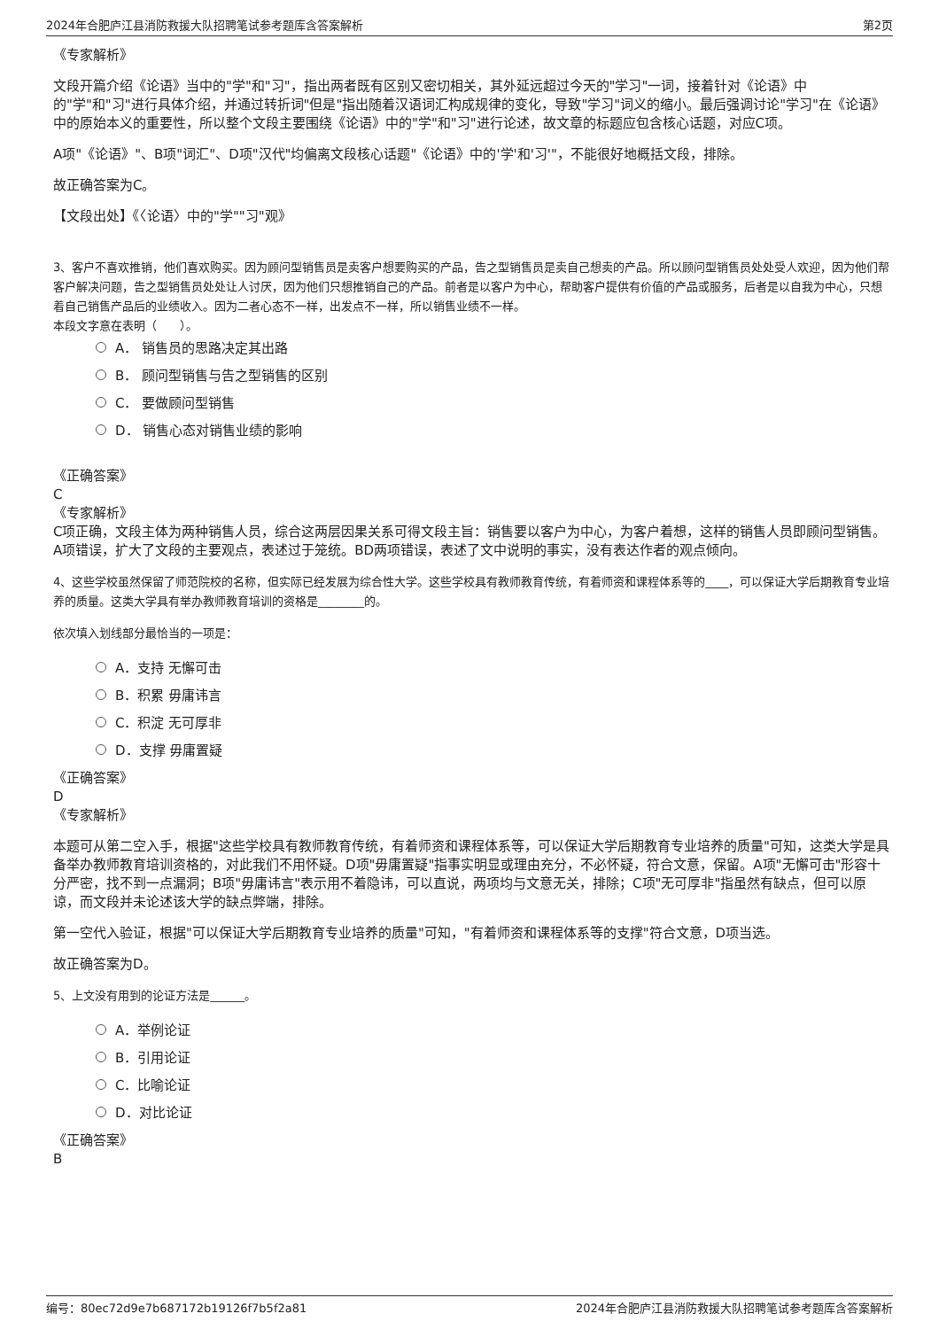2024年合肥庐江县消防救援大队招聘笔试参考题库含答案解析 第2页
《专家解析》
文段开篇介绍《论语》当中的"学"和"习"，指出两者既有区别又密切相关，其外延远超过今天的"学习"一词，接着针对《论语》中的"学"和"习"进行具体介绍，并通过转折词"但是"指出随着汉语词汇构成规律的变化，导致"学习"词义的缩小。最后强调讨论"学习"在《论语》中的原始本义的重要性，所以整个文段主要围绕《论语》中的"学"和"习"进行论述，故文章的标题应包含核心话题，对应C项。
A项"《论语》"、B项"词汇"、D项"汉代"均偏离文段核心话题"《论语》中的'学'和'习'"，不能很好地概括文段，排除。
故正确答案为C。
【文段出处】《〈论语〉中的"学""习"观》
3、客户不喜欢推销，他们喜欢购买。因为顾问型销售员是卖客户想要购买的产品，告之型销售员是卖自己想卖的产品。所以顾问型销售员处处受人欢迎，因为他们帮客户解决问题，告之型销售员处处让人讨厌，因为他们只想推销自己的产品。前者是以客户为中心，帮助客户提供有价值的产品或服务，后者是以自我为中心，只想着自己销售产品后的业绩收入。因为二者心态不一样，出发点不一样，所以销售业绩不一样。
本段文字意在表明（　　）。
A． 销售员的思路决定其出路
B． 顾问型销售与告之型销售的区别
C． 要做顾问型销售
D． 销售心态对销售业绩的影响
《正确答案》
C
《专家解析》
C项正确，文段主体为两种销售人员，综合这两层因果关系可得文段主旨：销售要以客户为中心，为客户着想，这样的销售人员即顾问型销售。A项错误，扩大了文段的主要观点，表述过于笼统。BD两项错误，表述了文中说明的事实，没有表达作者的观点倾向。
4、这些学校虽然保留了师范院校的名称，但实际已经发展为综合性大学。这些学校具有教师教育传统，有着师资和课程体系等的____，可以保证大学后期教育专业培养的质量。这类大学具有举办教师教育培训的资格是________的。
依次填入划线部分最恰当的一项是：
A．支持 无懈可击
B．积累 毋庸讳言
C．积淀 无可厚非
D．支撑 毋庸置疑
《正确答案》
D
《专家解析》
本题可从第二空入手，根据"这些学校具有教师教育传统，有着师资和课程体系等，可以保证大学后期教育专业培养的质量"可知，这类大学是具备举办教师教育培训资格的，对此我们不用怀疑。D项"毋庸置疑"指事实明显或理由充分，不必怀疑，符合文意，保留。A项"无懈可击"形容十分严密，找不到一点漏洞；B项"毋庸讳言"表示用不着隐讳，可以直说，两项均与文意无关，排除；C项"无可厚非"指虽然有缺点，但可以原谅，而文段并未论述该大学的缺点弊端，排除。
第一空代入验证，根据"可以保证大学后期教育专业培养的质量"可知，"有着师资和课程体系等的支撑"符合文意，D项当选。
故正确答案为D。
5、上文没有用到的论证方法是______。
A．举例论证
B．引用论证
C．比喻论证
D．对比论证
《正确答案》
B
编号：80ec72d9e7b687172b19126f7b5f2a81 2024年合肥庐江县消防救援大队招聘笔试参考题库含答案解析